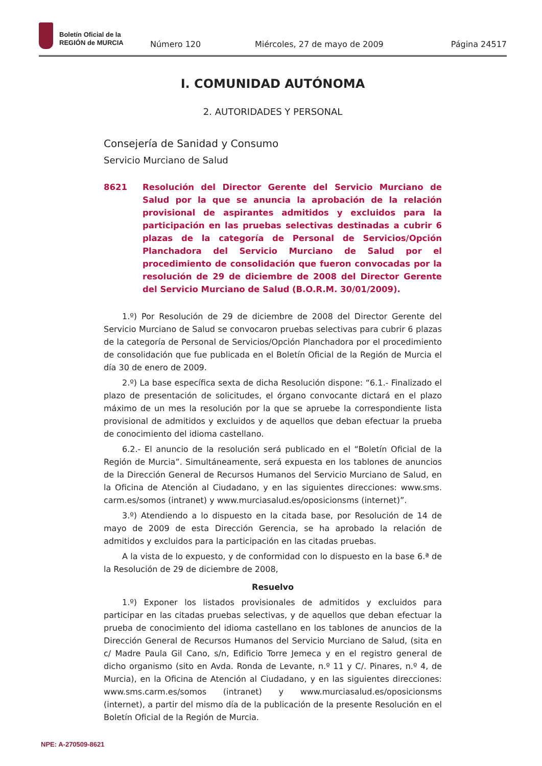Boletín Oficial de la
REGIÓN de MURCIA
Número 120
Miércoles, 27 de mayo de 2009
Página 24517
I. COMUNIDAD AUTÓNOMA
2. AUTORIDADES Y PERSONAL
Consejería de Sanidad y Consumo
Servicio Murciano de Salud
8621 Resolución del Director Gerente del Servicio Murciano de Salud por la que se anuncia la aprobación de la relación provisional de aspirantes admitidos y excluidos para la participación en las pruebas selectivas destinadas a cubrir 6 plazas de la categoría de Personal de Servicios/Opción Planchadora del Servicio Murciano de Salud por el procedimiento de consolidación que fueron convocadas por la resolución de 29 de diciembre de 2008 del Director Gerente del Servicio Murciano de Salud (B.O.R.M. 30/01/2009).
1.º) Por Resolución de 29 de diciembre de 2008 del Director Gerente del Servicio Murciano de Salud se convocaron pruebas selectivas para cubrir 6 plazas de la categoría de Personal de Servicios/Opción Planchadora por el procedimiento de consolidación que fue publicada en el Boletín Oficial de la Región de Murcia el día 30 de enero de 2009.
2.º) La base específica sexta de dicha Resolución dispone: “6.1.- Finalizado el plazo de presentación de solicitudes, el órgano convocante dictará en el plazo máximo de un mes la resolución por la que se apruebe la correspondiente lista provisional de admitidos y excluidos y de aquellos que deban efectuar la prueba de conocimiento del idioma castellano.
6.2.- El anuncio de la resolución será publicado en el “Boletín Oficial de la Región de Murcia”. Simultáneamente, será expuesta en los tablones de anuncios de la Dirección General de Recursos Humanos del Servicio Murciano de Salud, en la Oficina de Atención al Ciudadano, y en las siguientes direcciones: www.sms. carm.es/somos (intranet) y www.murciasalud.es/oposicionsms (internet)”.
3.º) Atendiendo a lo dispuesto en la citada base, por Resolución de 14 de mayo de 2009 de esta Dirección Gerencia, se ha aprobado la relación de admitidos y excluidos para la participación en las citadas pruebas.
A la vista de lo expuesto, y de conformidad con lo dispuesto en la base 6.ª de la Resolución de 29 de diciembre de 2008,
Resuelvo
1.º) Exponer los listados provisionales de admitidos y excluidos para participar en las citadas pruebas selectivas, y de aquellos que deban efectuar la prueba de conocimiento del idioma castellano en los tablones de anuncios de la Dirección General de Recursos Humanos del Servicio Murciano de Salud, (sita en c/ Madre Paula Gil Cano, s/n, Edificio Torre Jemeca y en el registro general de dicho organismo (sito en Avda. Ronda de Levante, n.º 11 y C/. Pinares, n.º 4, de Murcia), en la Oficina de Atención al Ciudadano, y en las siguientes direcciones: www.sms.carm.es/somos (intranet) y www.murciasalud.es/oposicionsms (internet), a partir del mismo día de la publicación de la presente Resolución en el Boletín Oficial de la Región de Murcia.
NPE: A-270509-8621